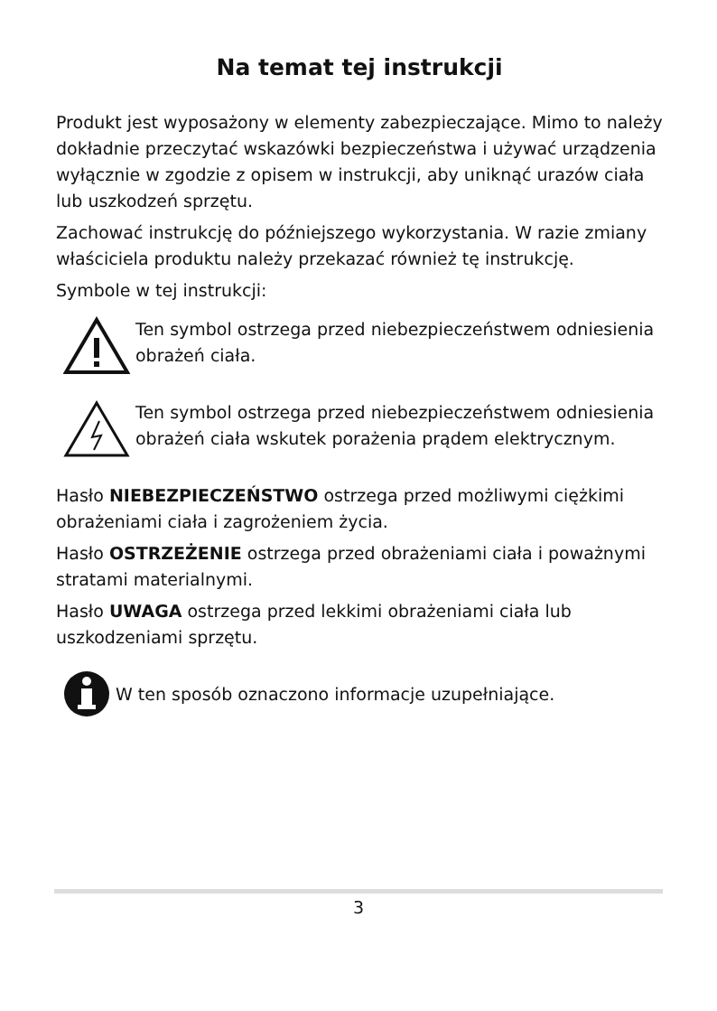Na temat tej instrukcji
Produkt jest wyposażony w elementy zabezpieczające. Mimo to należy dokładnie przeczytać wskazówki bezpieczeństwa i używać urządzenia wyłącznie w zgodzie z opisem w instrukcji, aby uniknąć urazów ciała lub uszkodzeń sprzętu.
Zachować instrukcję do późniejszego wykorzystania. W razie zmiany właściciela produktu należy przekazać również tę instrukcję.
Symbole w tej instrukcji:
Ten symbol ostrzega przed niebezpieczeństwem odniesienia obrażeń ciała.
Ten symbol ostrzega przed niebezpieczeństwem odniesienia obrażeń ciała wskutek porażenia prądem elektrycznym.
Hasło NIEBEZPIECZEŃSTWO ostrzega przed możliwymi ciężkimi obrażeniami ciała i zagrożeniem życia.
Hasło OSTRZEŻENIE ostrzega przed obrażeniami ciała i poważnymi stratami materialnymi.
Hasło UWAGA ostrzega przed lekkimi obrażeniami ciała lub uszkodzeniami sprzętu.
W ten sposób oznaczono informacje uzupełniające.
3